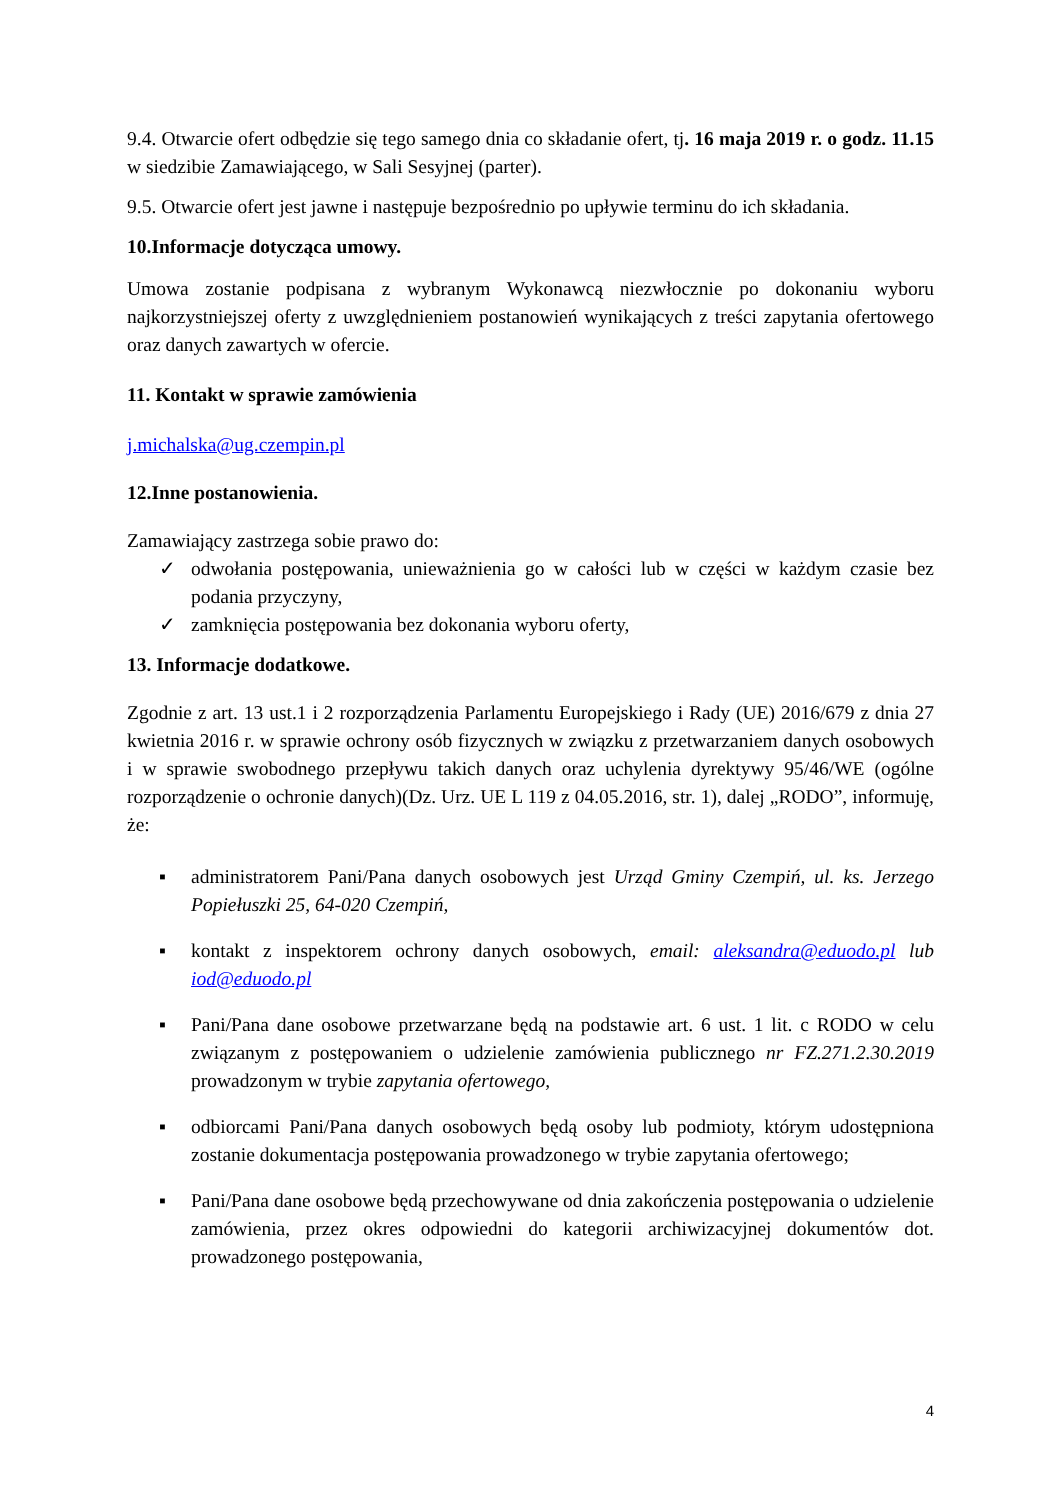9.4. Otwarcie ofert odbędzie się tego samego dnia co składanie ofert, tj. 16 maja 2019 r. o godz. 11.15 w siedzibie Zamawiającego, w Sali Sesyjnej (parter).
9.5. Otwarcie ofert jest jawne i następuje bezpośrednio po upływie terminu do ich składania.
10.Informacje dotycząca umowy.
Umowa zostanie podpisana z wybranym Wykonawcą niezwłocznie po dokonaniu wyboru najkorzystniejszej oferty z uwzględnieniem postanowień wynikających z treści zapytania ofertowego oraz danych zawartych w ofercie.
11. Kontakt w sprawie zamówienia
j.michalska@ug.czempin.pl
12.Inne postanowienia.
Zamawiający zastrzega sobie prawo do:
✓ odwołania postępowania, unieważnienia go w całości lub w części w każdym czasie bez podania przyczyny,
✓ zamknięcia postępowania bez dokonania wyboru oferty,
13. Informacje dodatkowe.
Zgodnie z art. 13 ust.1 i 2 rozporządzenia Parlamentu Europejskiego i Rady (UE) 2016/679 z dnia 27 kwietnia 2016 r. w sprawie ochrony osób fizycznych w związku z przetwarzaniem danych osobowych i w sprawie swobodnego przepływu takich danych oraz uchylenia dyrektywy 95/46/WE (ogólne rozporządzenie o ochronie danych)(Dz. Urz. UE L 119 z 04.05.2016, str. 1), dalej „RODO”, informuję, że:
▪ administratorem Pani/Pana danych osobowych jest Urząd Gminy Czempiń, ul. ks. Jerzego Popiełuszki 25, 64-020 Czempiń,
▪ kontakt z inspektorem ochrony danych osobowych, email: aleksandra@eduodo.pl lub iod@eduodo.pl
▪ Pani/Pana dane osobowe przetwarzane będą na podstawie art. 6 ust. 1 lit. c RODO w celu związanym z postępowaniem o udzielenie zamówienia publicznego nr FZ.271.2.30.2019 prowadzonym w trybie zapytania ofertowego,
▪ odbiorcami Pani/Pana danych osobowych będą osoby lub podmioty, którym udostępniona zostanie dokumentacja postępowania prowadzonego w trybie zapytania ofertowego;
▪ Pani/Pana dane osobowe będą przechowywane od dnia zakończenia postępowania o udzielenie zamówienia, przez okres odpowiedni do kategorii archiwizacyjnej dokumentów dot. prowadzonego postępowania,
4